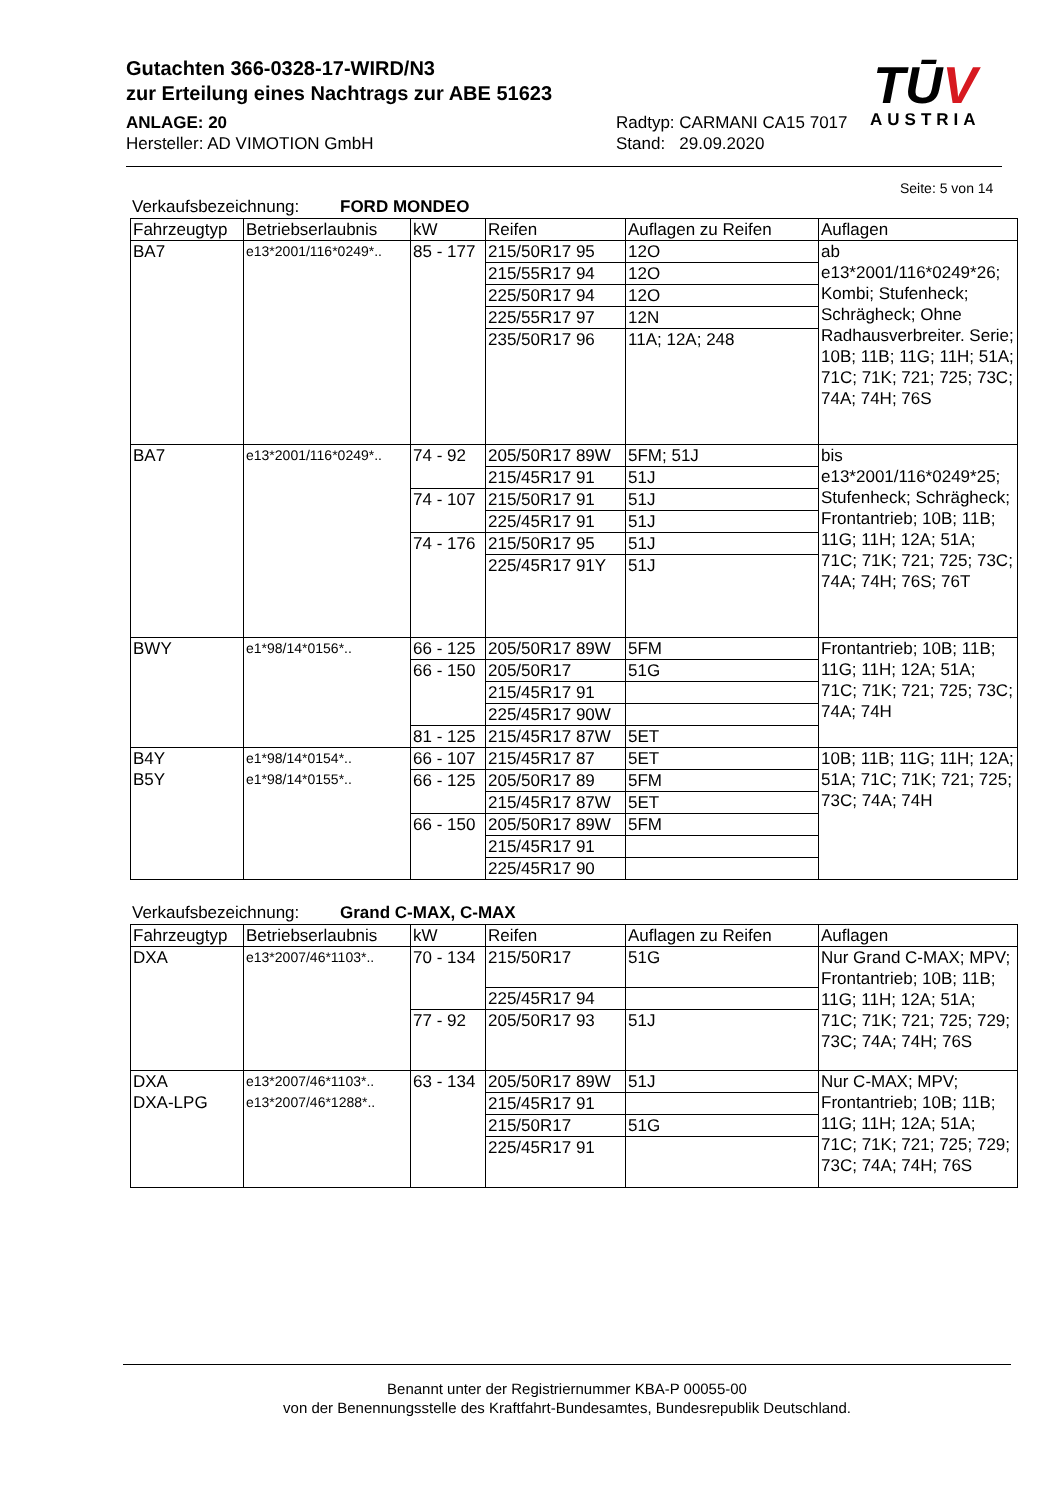Gutachten 366-0328-17-WIRD/N3
zur Erteilung eines Nachtrags zur ABE 51623
ANLAGE: 20
Hersteller: AD VIMOTION GmbH
Radtyp: CARMANI CA15 7017
Stand: 29.09.2020
TŪV
AUSTRIA
Seite: 5 von 14
Verkaufsbezeichnung: FORD MONDEO
| Fahrzeugtyp | Betriebserlaubnis | kW | Reifen | Auflagen zu Reifen | Auflagen |
| --- | --- | --- | --- | --- | --- |
| BA7 | e13*2001/116*0249*.. | 85 - 177 | 215/50R17 95 | 12O | ab e13*2001/116*0249*26; Kombi; Stufenheck; Schrägheck; Ohne Radhausverbreiter. Serie; 10B; 11B; 11G; 11H; 51A; 71C; 71K; 721; 725; 73C; 74A; 74H; 76S |
| | | | 215/55R17 94 | 12O | |
| | | | 225/50R17 94 | 12O | |
| | | | 225/55R17 97 | 12N | |
| | | | 235/50R17 96 | 11A; 12A; 248 | |
| BA7 | e13*2001/116*0249*.. | 74 - 92 | 205/50R17 89W | 5FM; 51J | bis e13*2001/116*0249*25; Stufenheck; Schrägheck; Frontantrieb; 10B; 11B; 11G; 11H; 12A; 51A; 71C; 71K; 721; 725; 73C; 74A; 74H; 76S; 76T |
| | | | 215/45R17 91 | 51J | |
| | | 74 - 107 | 215/50R17 91 | 51J | |
| | | | 225/45R17 91 | 51J | |
| | | 74 - 176 | 215/50R17 95 | 51J | |
| | | | 225/45R17 91Y | 51J | |
| BWY | e1*98/14*0156*.. | 66 - 125 | 205/50R17 89W | 5FM | Frontantrieb; 10B; 11B; 11G; 11H; 12A; 51A; 71C; 71K; 721; 725; 73C; 74A; 74H |
| | | 66 - 150 | 205/50R17 | 51G | |
| | | | 215/45R17 91 | | |
| | | | 225/45R17 90W | | |
| | | 81 - 125 | 215/45R17 87W | 5ET | |
| B4Y B5Y | e1*98/14*0154*.. e1*98/14*0155*.. | 66 - 107 | 215/45R17 87 | 5ET | 10B; 11B; 11G; 11H; 12A; 51A; 71C; 71K; 721; 725; 73C; 74A; 74H |
| | | 66 - 125 | 205/50R17 89 | 5FM | |
| | | | 215/45R17 87W | 5ET | |
| | | 66 - 150 | 205/50R17 89W | 5FM | |
| | | | 215/45R17 91 | | |
| | | | 225/45R17 90 | | |
Verkaufsbezeichnung: Grand C-MAX, C-MAX
| Fahrzeugtyp | Betriebserlaubnis | kW | Reifen | Auflagen zu Reifen | Auflagen |
| --- | --- | --- | --- | --- | --- |
| DXA | e13*2007/46*1103*.. | 70 - 134 | 215/50R17 | 51G | Nur Grand C-MAX; MPV; Frontantrieb; 10B; 11B; 11G; 11H; 12A; 51A; 71C; 71K; 721; 725; 729; 73C; 74A; 74H; 76S |
| | | | 225/45R17 94 | | |
| | | 77 - 92 | 205/50R17 93 | 51J | |
| DXA DXA-LPG | e13*2007/46*1103*.. e13*2007/46*1288*.. | 63 - 134 | 205/50R17 89W | 51J | Nur C-MAX; MPV; Frontantrieb; 10B; 11B; 11G; 11H; 12A; 51A; 71C; 71K; 721; 725; 729; 73C; 74A; 74H; 76S |
| | | | 215/45R17 91 | | |
| | | | 215/50R17 | 51G | |
| | | | 225/45R17 91 | | |
Benannt unter der Registriernummer KBA-P 00055-00
von der Benennungsstelle des Kraftfahrt-Bundesamtes, Bundesrepublik Deutschland.